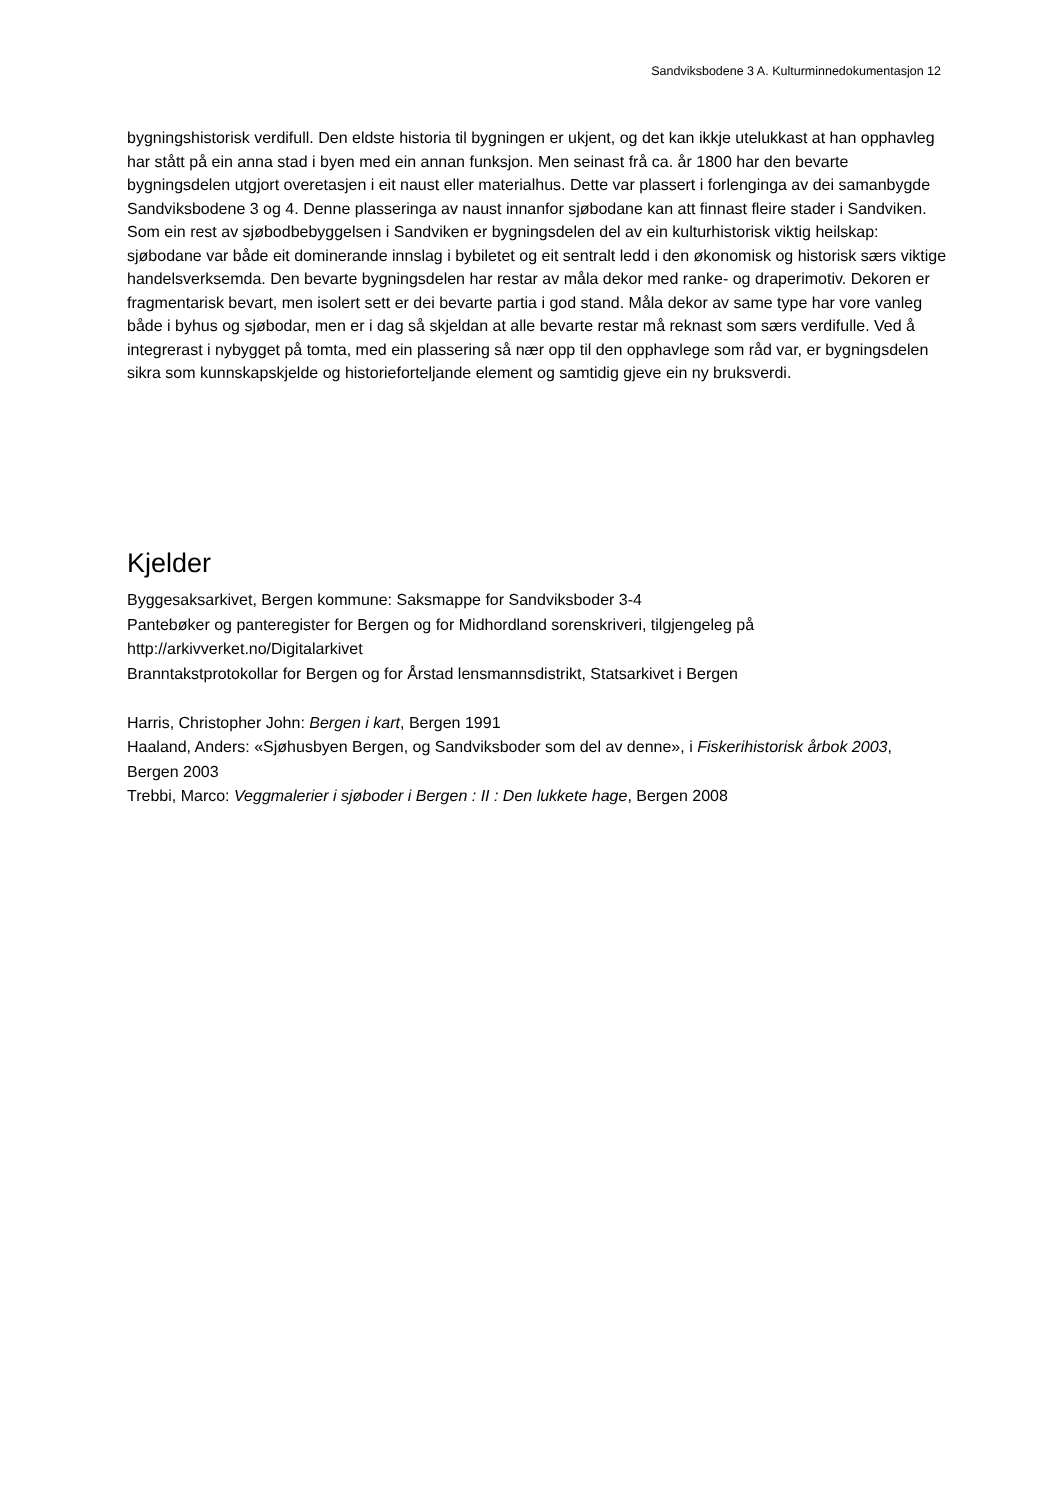Sandviksbodene 3 A. Kulturminnedokumentasjon 12
bygningshistorisk verdifull. Den eldste historia til bygningen er ukjent, og det kan ikkje utelukkast at han opphavleg har stått på ein anna stad i byen med ein annan funksjon. Men seinast frå ca. år 1800 har den bevarte bygningsdelen utgjort overetasjen i eit naust eller materialhus. Dette var plassert i forlenginga av dei samanbygde Sandviksbodene 3 og 4. Denne plasseringa av naust innanfor sjøbodane kan att finnast fleire stader i Sandviken. Som ein rest av sjøbodbebyggelsen i Sandviken er bygningsdelen del av ein kulturhistorisk viktig heilskap: sjøbodane var både eit dominerande innslag i bybiletet og eit sentralt ledd i den økonomisk og historisk særs viktige handelsverksemda. Den bevarte bygningsdelen har restar av måla dekor med ranke- og draperimotiv. Dekoren er fragmentarisk bevart, men isolert sett er dei bevarte partia i god stand. Måla dekor av same type har vore vanleg både i byhus og sjøbodar, men er i dag så skjeldan at alle bevarte restar må reknast som særs verdifulle. Ved å integrerast i nybygget på tomta, med ein plassering så nær opp til den opphavlege som råd var, er bygningsdelen sikra som kunnskapskjelde og historieforteljande element og samtidig gjeve ein ny bruksverdi.
Kjelder
Byggesaksarkivet, Bergen kommune: Saksmappe for Sandviksboder 3-4
Pantebøker og panteregister for Bergen og for Midhordland sorenskriveri, tilgjengeleg på
http://arkivverket.no/Digitalarkivet
Branntakstprotokollar for Bergen og for Årstad lensmannsdistrikt, Statsarkivet i Bergen
Harris, Christopher John: Bergen i kart, Bergen 1991
Haaland, Anders: «Sjøhusbyen Bergen, og Sandviksboder som del av denne», i Fiskerihistorisk årbok 2003, Bergen 2003
Trebbi, Marco: Veggmalerier i sjøboder i Bergen : II : Den lukkete hage, Bergen 2008